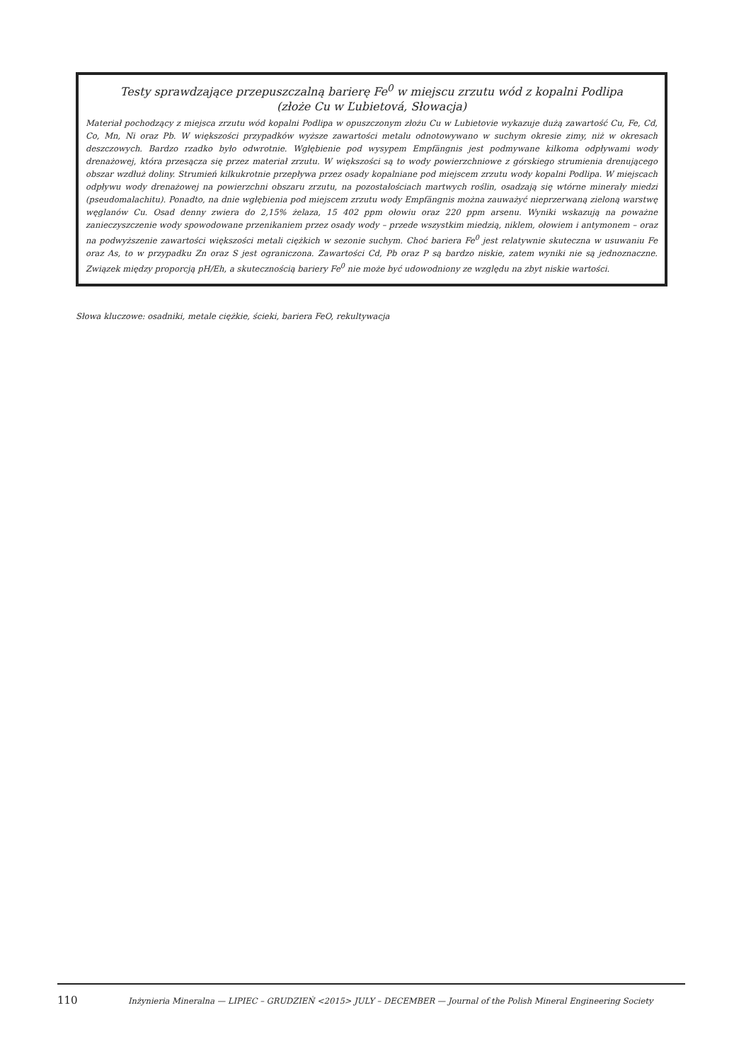Testy sprawdzające przepuszczalną barierę Fe<sup>0</sup> w miejscu zrzutu wód z kopalni Podlipa
(złoże Cu w Ľubietová, Słowacja)
Materiał pochodzący z miejsca zrzutu wód kopalni Podlipa w opuszczonym złożu Cu w Lubietovie wykazuje dużą zawartość Cu, Fe, Cd, Co, Mn, Ni oraz Pb. W większości przypadków wyższe zawartości metalu odnotowywano w suchym okresie zimy, niż w okresach deszczowych. Bardzo rzadko było odwrotnie. Wgłębienie pod wysypem Empfängnis jest podmywane kilkoma odpływami wody drenażowej, która przesącza się przez materiał zrzutu. W większości są to wody powierzchniowe z górskiego strumienia drenującego obszar wzdłuż doliny. Strumień kilkukrotnie przepływa przez osady kopalniane pod miejscem zrzutu wody kopalni Podlipa. W miejscach odpływu wody drenażowej na powierzchni obszaru zrzutu, na pozostałościach martwych roślin, osadzają się wtórne minerały miedzi (pseudomalachitu). Ponadto, na dnie wgłębienia pod miejscem zrzutu wody Empfängnis można zauważyć nieprzerwaną zieloną warstwę węglanów Cu. Osad denny zwiera do 2,15% żelaza, 15 402 ppm ołowiu oraz 220 ppm arsenu. Wyniki wskazują na poważne zanieczyszczenie wody spowodowane przenikaniem przez osady wody – przede wszystkim miedzią, niklem, ołowiem i antymonem – oraz na podwyższenie zawartości większości metali ciężkich w sezonie suchym. Choć bariera Fe<sup>0</sup> jest relatywnie skuteczna w usuwaniu Fe oraz As, to w przypadku Zn oraz S jest ograniczona. Zawartości Cd, Pb oraz P są bardzo niskie, zatem wyniki nie są jednoznaczne. Związek między proporcją pH/Eh, a skutecznością bariery Fe<sup>0</sup> nie może być udowodniony ze względu na zbyt niskie wartości.
Słowa kluczowe: osadniki, metale ciężkie, ścieki, bariera FeO, rekultywacja
110 Inżynieria Mineralna — LIPIEC – GRUDZIEŃ <2015> JULY – DECEMBER — Journal of the Polish Mineral Engineering Society